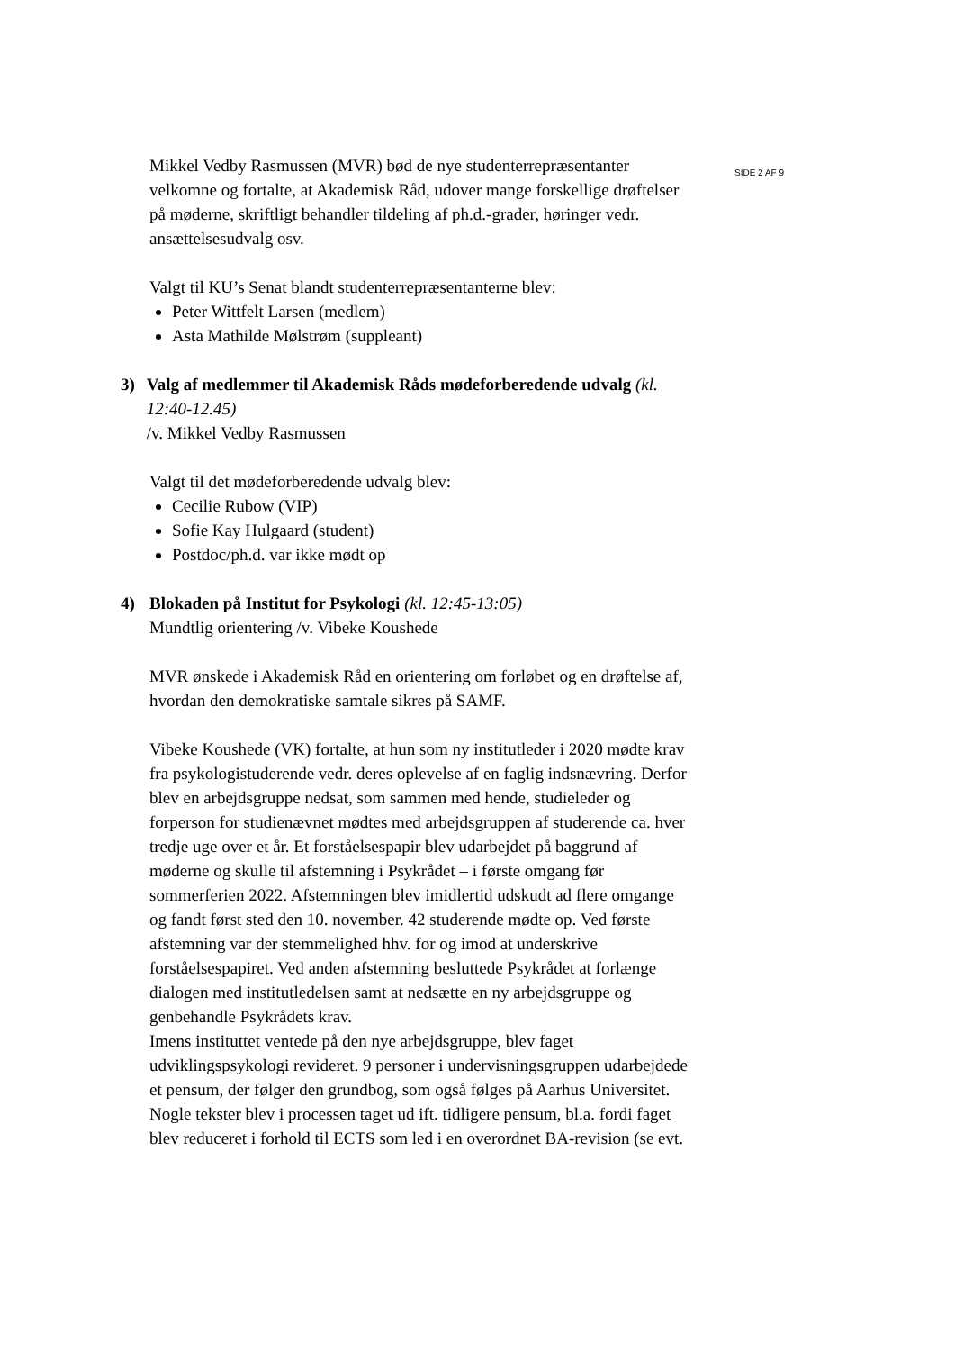Mikkel Vedby Rasmussen (MVR) bød de nye studenterrepræsentanter velkomne og fortalte, at Akademisk Råd, udover mange forskellige drøftelser på møderne, skriftligt behandler tildeling af ph.d.-grader, høringer vedr. ansættelsesudvalg osv.
Valgt til KU’s Senat blandt studenterrepræsentanterne blev:
Peter Wittfelt Larsen (medlem)
Asta Mathilde Mølstrøm (suppleant)
3) Valg af medlemmer til Akademisk Råds mødeforberedende udvalg (kl. 12:40-12.45)
/v. Mikkel Vedby Rasmussen
Valgt til det mødeforberedende udvalg blev:
Cecilie Rubow (VIP)
Sofie Kay Hulgaard (student)
Postdoc/ph.d. var ikke mødt op
4) Blokaden på Institut for Psykologi (kl. 12:45-13:05)
Mundtlig orientering /v. Vibeke Koushede
MVR ønskede i Akademisk Råd en orientering om forløbet og en drøftelse af, hvordan den demokratiske samtale sikres på SAMF.
Vibeke Koushede (VK) fortalte, at hun som ny institutleder i 2020 mødte krav fra psykologistuderende vedr. deres oplevelse af en faglig indsnævring. Derfor blev en arbejdsgruppe nedsat, som sammen med hende, studieleder og forperson for studienævnet mødtes med arbejdsgruppen af studerende ca. hver tredje uge over et år. Et forståelsespapir blev udarbejdet på baggrund af møderne og skulle til afstemning i Psykrådet – i første omgang før sommerferien 2022. Afstemningen blev imidlertid udskudt ad flere omgange og fandt først sted den 10. november. 42 studerende mødte op. Ved første afstemning var der stemmelighed hhv. for og imod at underskrive forståelsespapiret. Ved anden afstemning besluttede Psykrådet at forlænge dialogen med institutledelsen samt at nedsætte en ny arbejdsgruppe og genbehandle Psykrådets krav.
Imens instituttet ventede på den nye arbejdsgruppe, blev faget udviklingspsykologi revideret. 9 personer i undervisningsgruppen udarbejdede et pensum, der følger den grundbog, som også følges på Aarhus Universitet. Nogle tekster blev i processen taget ud ift. tidligere pensum, bl.a. fordi faget blev reduceret i forhold til ECTS som led i en overordnet BA-revision (se evt.
SIDE 2 AF 9